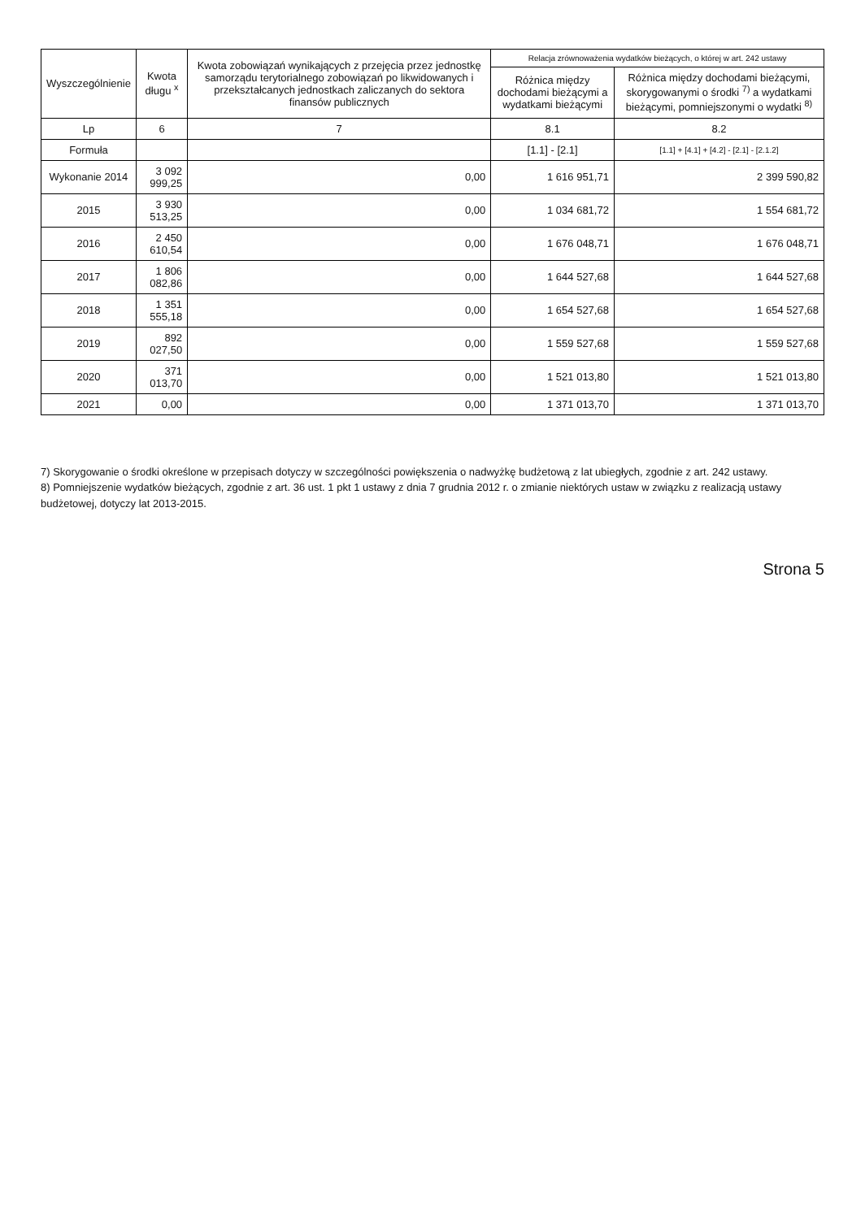| Wyszczególnienie | Kwota długu <sup>x</sup> | Kwota zobowiązań wynikających z przejęcia przez jednostkę samorządu terytorialnego zobowiązań po likwidowanych i przekształcanych jednostkach zaliczanych do sektora finansów publicznych | Relacja zrównoważenia wydatków bieżących, o której w art. 242 ustawy | |
| --- | --- | --- | --- | --- |
| | | | Różnica między dochodami bieżącymi a wydatkami bieżącymi | Różnica między dochodami bieżącymi, skorygowanymi o środki <sup>7)</sup> a wydatkami bieżącymi, pomniejszonymi o wydatki <sup>8)</sup> |
| Lp | 6 | 7 | 8.1 | 8.2 |
| Formuła | | | [1.1] - [2.1] | [1.1] + [4.1] + [4.2] - [2.1] - [2.1.2] |
| Wykonanie 2014 | 3 092 999,25 | 0,00 | 1 616 951,71 | 2 399 590,82 |
| 2015 | 3 930 513,25 | 0,00 | 1 034 681,72 | 1 554 681,72 |
| 2016 | 2 450 610,54 | 0,00 | 1 676 048,71 | 1 676 048,71 |
| 2017 | 1 806 082,86 | 0,00 | 1 644 527,68 | 1 644 527,68 |
| 2018 | 1 351 555,18 | 0,00 | 1 654 527,68 | 1 654 527,68 |
| 2019 | 892 027,50 | 0,00 | 1 559 527,68 | 1 559 527,68 |
| 2020 | 371 013,70 | 0,00 | 1 521 013,80 | 1 521 013,80 |
| 2021 | 0,00 | 0,00 | 1 371 013,70 | 1 371 013,70 |
7) Skorygowanie o środki określone w przepisach dotyczy w szczególności powiększenia o nadwyżkę budżetową z lat ubiegłych, zgodnie z art. 242 ustawy.
8) Pomniejszenie wydatków bieżących, zgodnie z art. 36 ust. 1 pkt 1 ustawy z dnia 7 grudnia 2012 r. o zmianie niektórych ustaw w związku z realizacją ustawy budżetowej, dotyczy lat 2013-2015.
Strona 5